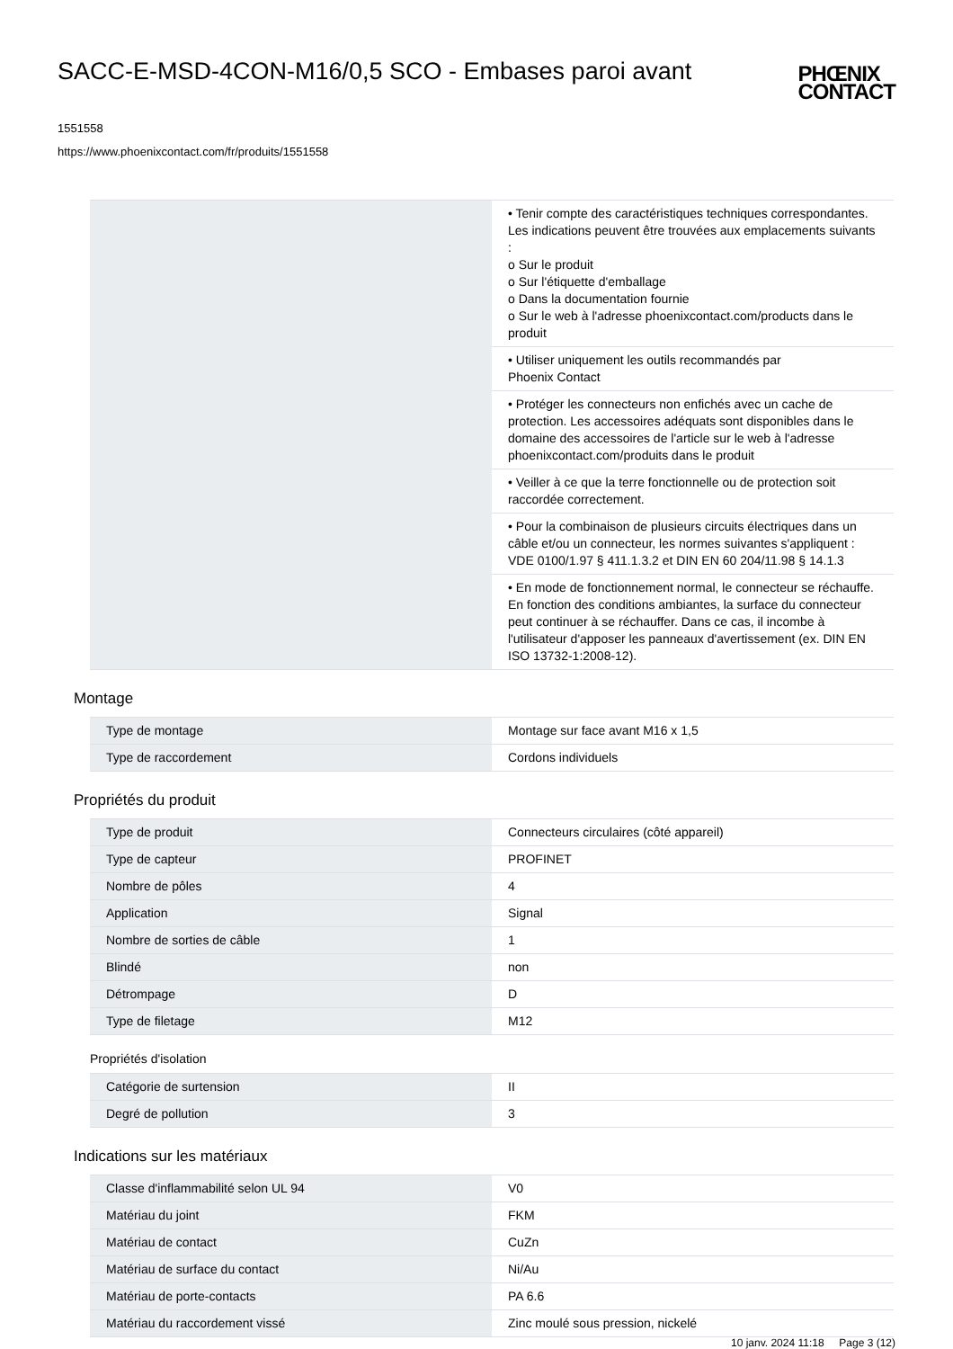SACC-E-MSD-4CON-M16/0,5 SCO - Embases paroi avant
PHŒNIX
CONTACT
1551558
https://www.phoenixcontact.com/fr/produits/1551558
| | • Tenir compte des caractéristiques techniques correspondantes. Les indications peuvent être trouvées aux emplacements suivants : o Sur le produit o Sur l'étiquette d'emballage o Dans la documentation fournie o Sur le web à l'adresse phoenixcontact.com/products dans le produit |
| | • Utiliser uniquement les outils recommandés par Phoenix Contact |
| | • Protéger les connecteurs non enfichés avec un cache de protection. Les accessoires adéquats sont disponibles dans le domaine des accessoires de l'article sur le web à l'adresse phoenixcontact.com/produits dans le produit |
| | • Veiller à ce que la terre fonctionnelle ou de protection soit raccordée correctement. |
| | • Pour la combinaison de plusieurs circuits électriques dans un câble et/ou un connecteur, les normes suivantes s'appliquent : VDE 0100/1.97 § 411.1.3.2 et DIN EN 60 204/11.98 § 14.1.3 |
| | • En mode de fonctionnement normal, le connecteur se réchauffe. En fonction des conditions ambiantes, la surface du connecteur peut continuer à se réchauffer. Dans ce cas, il incombe à l'utilisateur d'apposer les panneaux d'avertissement (ex. DIN EN ISO 13732-1:2008-12). |
Montage
| Type de montage | Montage sur face avant M16 x 1,5 |
| Type de raccordement | Cordons individuels |
Propriétés du produit
| Type de produit | Connecteurs circulaires (côté appareil) |
| Type de capteur | PROFINET |
| Nombre de pôles | 4 |
| Application | Signal |
| Nombre de sorties de câble | 1 |
| Blindé | non |
| Détrompage | D |
| Type de filetage | M12 |
Propriétés d'isolation
| Catégorie de surtension | II |
| Degré de pollution | 3 |
Indications sur les matériaux
| Classe d'inflammabilité selon UL 94 | V0 |
| Matériau du joint | FKM |
| Matériau de contact | CuZn |
| Matériau de surface du contact | Ni/Au |
| Matériau de porte-contacts | PA 6.6 |
| Matériau du raccordement vissé | Zinc moulé sous pression, nickelé |
10 janv. 2024 11:18 Page 3 (12)